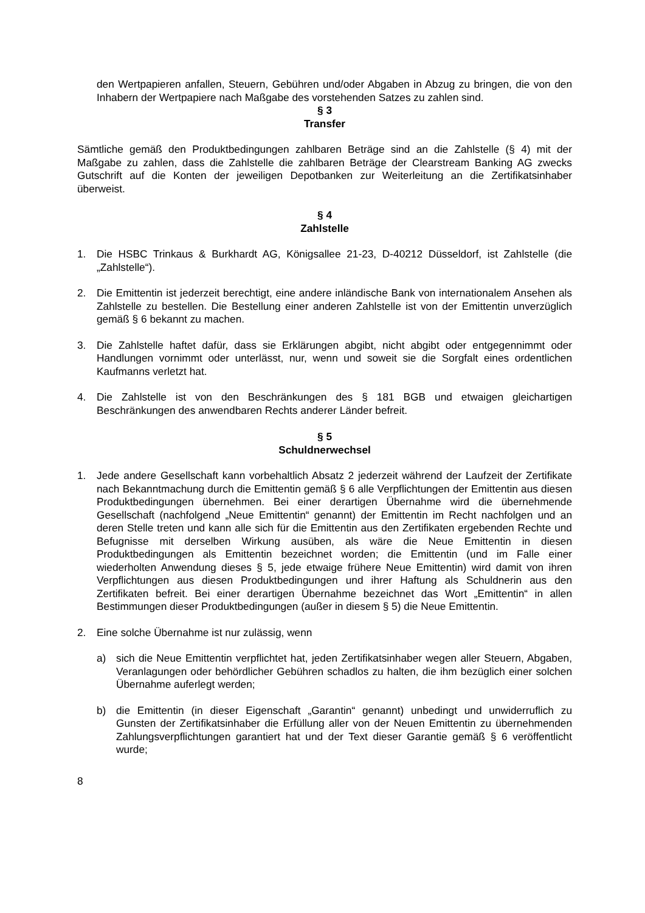den Wertpapieren anfallen, Steuern, Gebühren und/oder Abgaben in Abzug zu bringen, die von den Inhabern der Wertpapiere nach Maßgabe des vorstehenden Satzes zu zahlen sind.
§ 3
Transfer
Sämtliche gemäß den Produktbedingungen zahlbaren Beträge sind an die Zahlstelle (§ 4) mit der Maßgabe zu zahlen, dass die Zahlstelle die zahlbaren Beträge der Clearstream Banking AG zwecks Gutschrift auf die Konten der jeweiligen Depotbanken zur Weiterleitung an die Zertifikatsinhaber überweist.
§ 4
Zahlstelle
1. Die HSBC Trinkaus & Burkhardt AG, Königsallee 21-23, D-40212 Düsseldorf, ist Zahlstelle (die „Zahlstelle“).
2. Die Emittentin ist jederzeit berechtigt, eine andere inländische Bank von internationalem Ansehen als Zahlstelle zu bestellen. Die Bestellung einer anderen Zahlstelle ist von der Emittentin unverzüglich gemäß § 6 bekannt zu machen.
3. Die Zahlstelle haftet dafür, dass sie Erklärungen abgibt, nicht abgibt oder entgegennimmt oder Handlungen vornimmt oder unterlässt, nur, wenn und soweit sie die Sorgfalt eines ordentlichen Kaufmanns verletzt hat.
4. Die Zahlstelle ist von den Beschränkungen des § 181 BGB und etwaigen gleichartigen Beschränkungen des anwendbaren Rechts anderer Länder befreit.
§ 5
Schuldnerwechsel
1. Jede andere Gesellschaft kann vorbehaltlich Absatz 2 jederzeit während der Laufzeit der Zertifikate nach Bekanntmachung durch die Emittentin gemäß § 6 alle Verpflichtungen der Emittentin aus diesen Produktbedingungen übernehmen. Bei einer derartigen Übernahme wird die übernehmende Gesellschaft (nachfolgend „Neue Emittentin“ genannt) der Emittentin im Recht nachfolgen und an deren Stelle treten und kann alle sich für die Emittentin aus den Zertifikaten ergebenden Rechte und Befugnisse mit derselben Wirkung ausüben, als wäre die Neue Emittentin in diesen Produktbedingungen als Emittentin bezeichnet worden; die Emittentin (und im Falle einer wiederholten Anwendung dieses § 5, jede etwaige frühere Neue Emittentin) wird damit von ihren Verpflichtungen aus diesen Produktbedingungen und ihrer Haftung als Schuldnerin aus den Zertifikaten befreit. Bei einer derartigen Übernahme bezeichnet das Wort „Emittentin“ in allen Bestimmungen dieser Produktbedingungen (außer in diesem § 5) die Neue Emittentin.
2. Eine solche Übernahme ist nur zulässig, wenn
a) sich die Neue Emittentin verpflichtet hat, jeden Zertifikatsinhaber wegen aller Steuern, Abgaben, Veranlagungen oder behördlicher Gebühren schadlos zu halten, die ihm bezüglich einer solchen Übernahme auferlegt werden;
b) die Emittentin (in dieser Eigenschaft „Garantin“ genannt) unbedingt und unwiderruflich zu Gunsten der Zertifikatsinhaber die Erfüllung aller von der Neuen Emittentin zu übernehmenden Zahlungsverpflichtungen garantiert hat und der Text dieser Garantie gemäß § 6 veröffentlicht wurde;
8